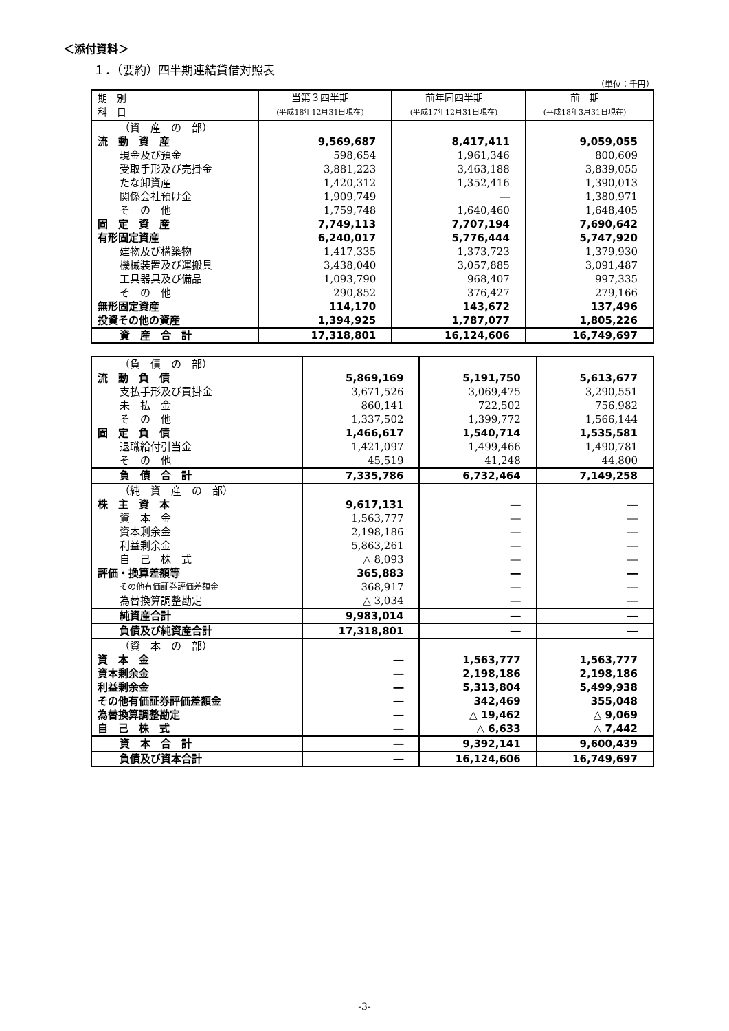＜添付資料＞
１．（要約）四半期連結貸借対照表
（単位：千円）
| 期 別 科 目 | 当第３四半期 (平成18年12月31日現在) | 前年同四半期 (平成17年12月31日現在) | 前 期 (平成18年3月31日現在) |
| --- | --- | --- | --- |
| （資 産 の 部） | | | |
| 流 動 資 産 | 9,569,687 | 8,417,411 | 9,059,055 |
| 現金及び預金 | 598,654 | 1,961,346 | 800,609 |
| 受取手形及び売掛金 | 3,881,223 | 3,463,188 | 3,839,055 |
| たな卸資産 | 1,420,312 | 1,352,416 | 1,390,013 |
| 関係会社預け金 | 1,909,749 | ― | 1,380,971 |
| そ の 他 | 1,759,748 | 1,640,460 | 1,648,405 |
| 固 定 資 産 | 7,749,113 | 7,707,194 | 7,690,642 |
| 有形固定資産 | 6,240,017 | 5,776,444 | 5,747,920 |
| 建物及び構築物 | 1,417,335 | 1,373,723 | 1,379,930 |
| 機械装置及び運搬具 | 3,438,040 | 3,057,885 | 3,091,487 |
| 工具器具及び備品 | 1,093,790 | 968,407 | 997,335 |
| そ の 他 | 290,852 | 376,427 | 279,166 |
| 無形固定資産 | 114,170 | 143,672 | 137,496 |
| 投資その他の資産 | 1,394,925 | 1,787,077 | 1,805,226 |
| 資 産 合 計 | 17,318,801 | 16,124,606 | 16,749,697 |
| （負 債 の 部） | | | |
| 流 動 負 債 | 5,869,169 | 5,191,750 | 5,613,677 |
| 支払手形及び買掛金 | 3,671,526 | 3,069,475 | 3,290,551 |
| 未 払 金 | 860,141 | 722,502 | 756,982 |
| そ の 他 | 1,337,502 | 1,399,772 | 1,566,144 |
| 固 定 負 債 | 1,466,617 | 1,540,714 | 1,535,581 |
| 退職給付引当金 | 1,421,097 | 1,499,466 | 1,490,781 |
| そ の 他 | 45,519 | 41,248 | 44,800 |
| 負 債 合 計 | 7,335,786 | 6,732,464 | 7,149,258 |
| （純 資 産 の 部） | | | |
| 株 主 資 本 | 9,617,131 | ― | ― |
| 資 本 金 | 1,563,777 | ― | ― |
| 資本剰余金 | 2,198,186 | ― | ― |
| 利益剰余金 | 5,863,261 | ― | ― |
| 自 己 株 式 | △ 8,093 | ― | ― |
| 評価・換算差額等 | 365,883 | ― | ― |
| その他有価証券評価差額金 | 368,917 | ― | ― |
| 為替換算調整勘定 | △ 3,034 | ― | ― |
| 純資産合計 | 9,983,014 | ― | ― |
| 負債及び純資産合計 | 17,318,801 | ― | ― |
| （資 本 の 部） | | | |
| 資 本 金 | ― | 1,563,777 | 1,563,777 |
| 資本剰余金 | ― | 2,198,186 | 2,198,186 |
| 利益剰余金 | ― | 5,313,804 | 5,499,938 |
| その他有価証券評価差額金 | ― | 342,469 | 355,048 |
| 為替換算調整勘定 | ― | △ 19,462 | △ 9,069 |
| 自 己 株 式 | ― | △ 6,633 | △ 7,442 |
| 資 本 合 計 | ― | 9,392,141 | 9,600,439 |
| 負債及び資本合計 | ― | 16,124,606 | 16,749,697 |
-3-